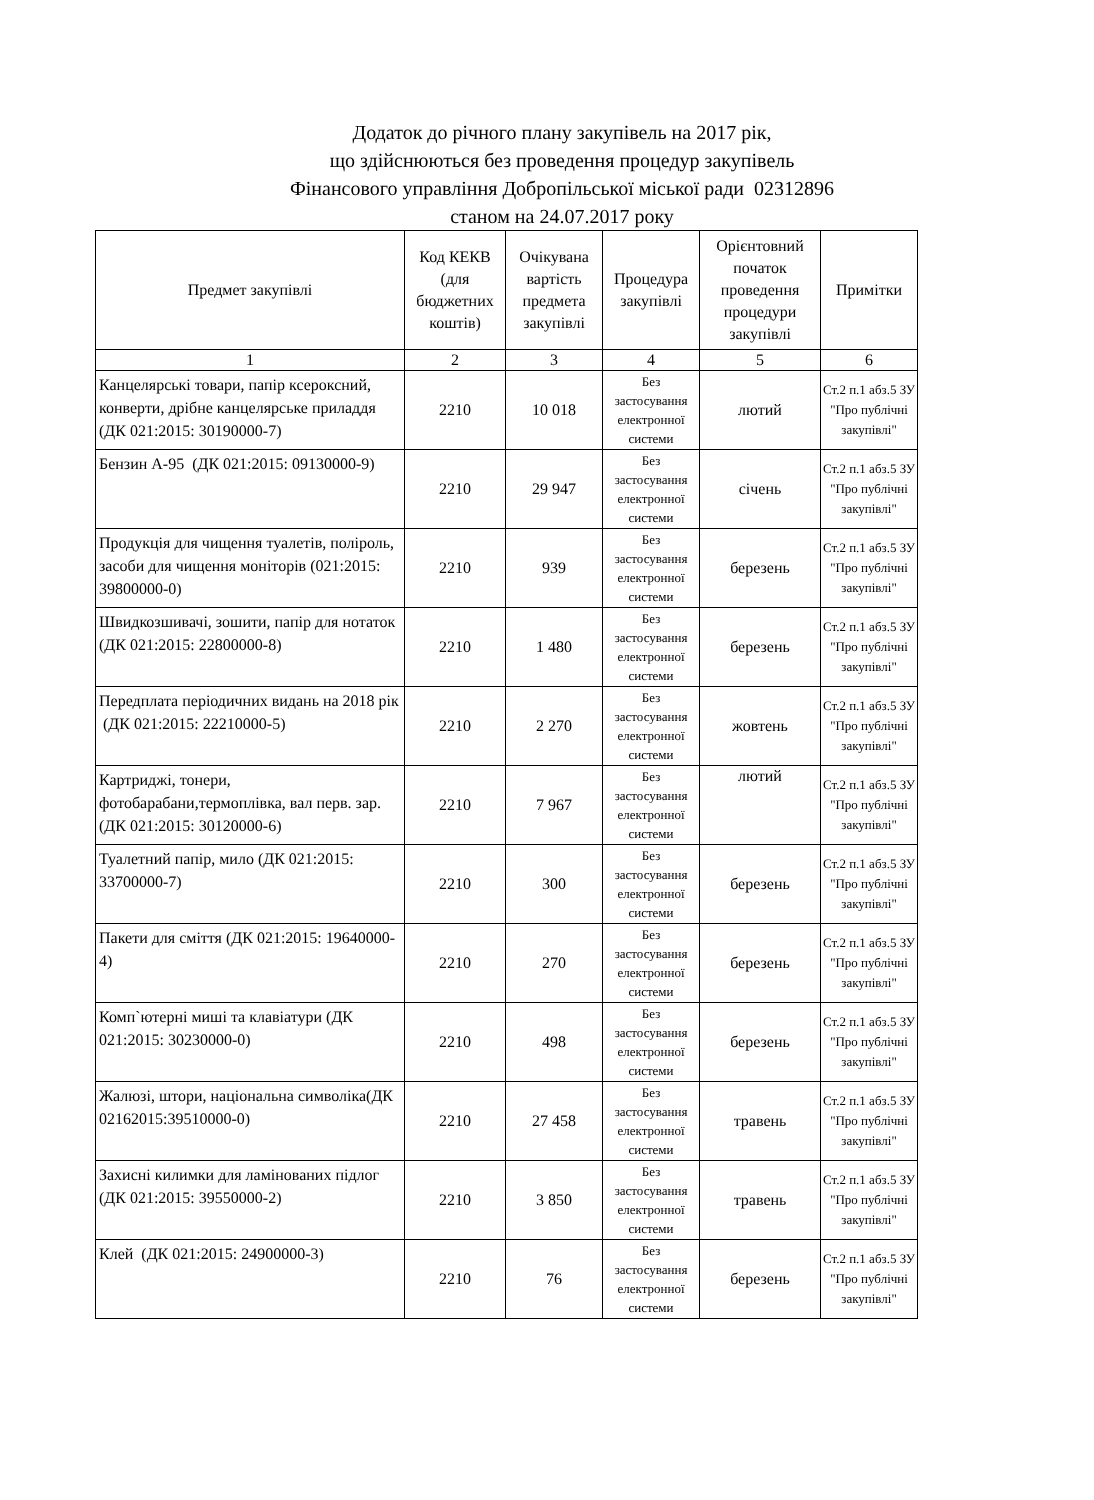Додаток до річного плану закупівель на 2017 рік,
що здійснюються без проведення процедур закупівель
Фінансового управління Добропільської міської ради 02312896
станом на 24.07.2017 року
| Предмет закупівлі | Код КЕКВ (для бюджетних коштів) | Очікувана вартість предмета закупівлі | Процедура закупівлі | Орієнтовний початок проведення процедури закупівлі | Примітки |
| --- | --- | --- | --- | --- | --- |
| 1 | 2 | 3 | 4 | 5 | 6 |
| Канцелярські товари, папір ксероксний, конверти, дрібне канцелярське приладдя (ДК 021:2015: 30190000-7) | 2210 | 10 018 | Без застосування електронної системи | лютий | Ст.2 п.1 абз.5 ЗУ "Про публічні закупівлі" |
| Бензин А-95 (ДК 021:2015: 09130000-9) | 2210 | 29 947 | Без застосування електронної системи | січень | Ст.2 п.1 абз.5 ЗУ "Про публічні закупівлі" |
| Продукція для чищення туалетів, поліроль, засоби для чищення моніторів (021:2015: 39800000-0) | 2210 | 939 | Без застосування електронної системи | березень | Ст.2 п.1 абз.5 ЗУ "Про публічні закупівлі" |
| Швидкозшивачі, зошити, папір для нотаток (ДК 021:2015: 22800000-8) | 2210 | 1 480 | Без застосування електронної системи | березень | Ст.2 п.1 абз.5 ЗУ "Про публічні закупівлі" |
| Передплата періодичних видань на 2018 рік (ДК 021:2015: 22210000-5) | 2210 | 2 270 | Без застосування електронної системи | жовтень | Ст.2 п.1 абз.5 ЗУ "Про публічні закупівлі" |
| Картриджі, тонери, фотобарабани,термоплівка, вал перв. зар. (ДК 021:2015: 30120000-6) | 2210 | 7 967 | Без застосування електронної системи | лютий | Ст.2 п.1 абз.5 ЗУ "Про публічні закупівлі" |
| Туалетний папір, мило (ДК 021:2015: 33700000-7) | 2210 | 300 | Без застосування електронної системи | березень | Ст.2 п.1 абз.5 ЗУ "Про публічні закупівлі" |
| Пакети для сміття (ДК 021:2015: 19640000-4) | 2210 | 270 | Без застосування електронної системи | березень | Ст.2 п.1 абз.5 ЗУ "Про публічні закупівлі" |
| Комп`ютерні миші та клавіатури (ДК 021:2015: 30230000-0) | 2210 | 498 | Без застосування електронної системи | березень | Ст.2 п.1 абз.5 ЗУ "Про публічні закупівлі" |
| Жалюзі, штори, національна символіка(ДК 02162015:39510000-0) | 2210 | 27 458 | Без застосування електронної системи | травень | Ст.2 п.1 абз.5 ЗУ "Про публічні закупівлі" |
| Захисні килимки для ламінованих підлог (ДК 021:2015: 39550000-2) | 2210 | 3 850 | Без застосування електронної системи | травень | Ст.2 п.1 абз.5 ЗУ "Про публічні закупівлі" |
| Клей (ДК 021:2015: 24900000-3) | 2210 | 76 | Без застосування електронної системи | березень | Ст.2 п.1 абз.5 ЗУ "Про публічні закупівлі" |